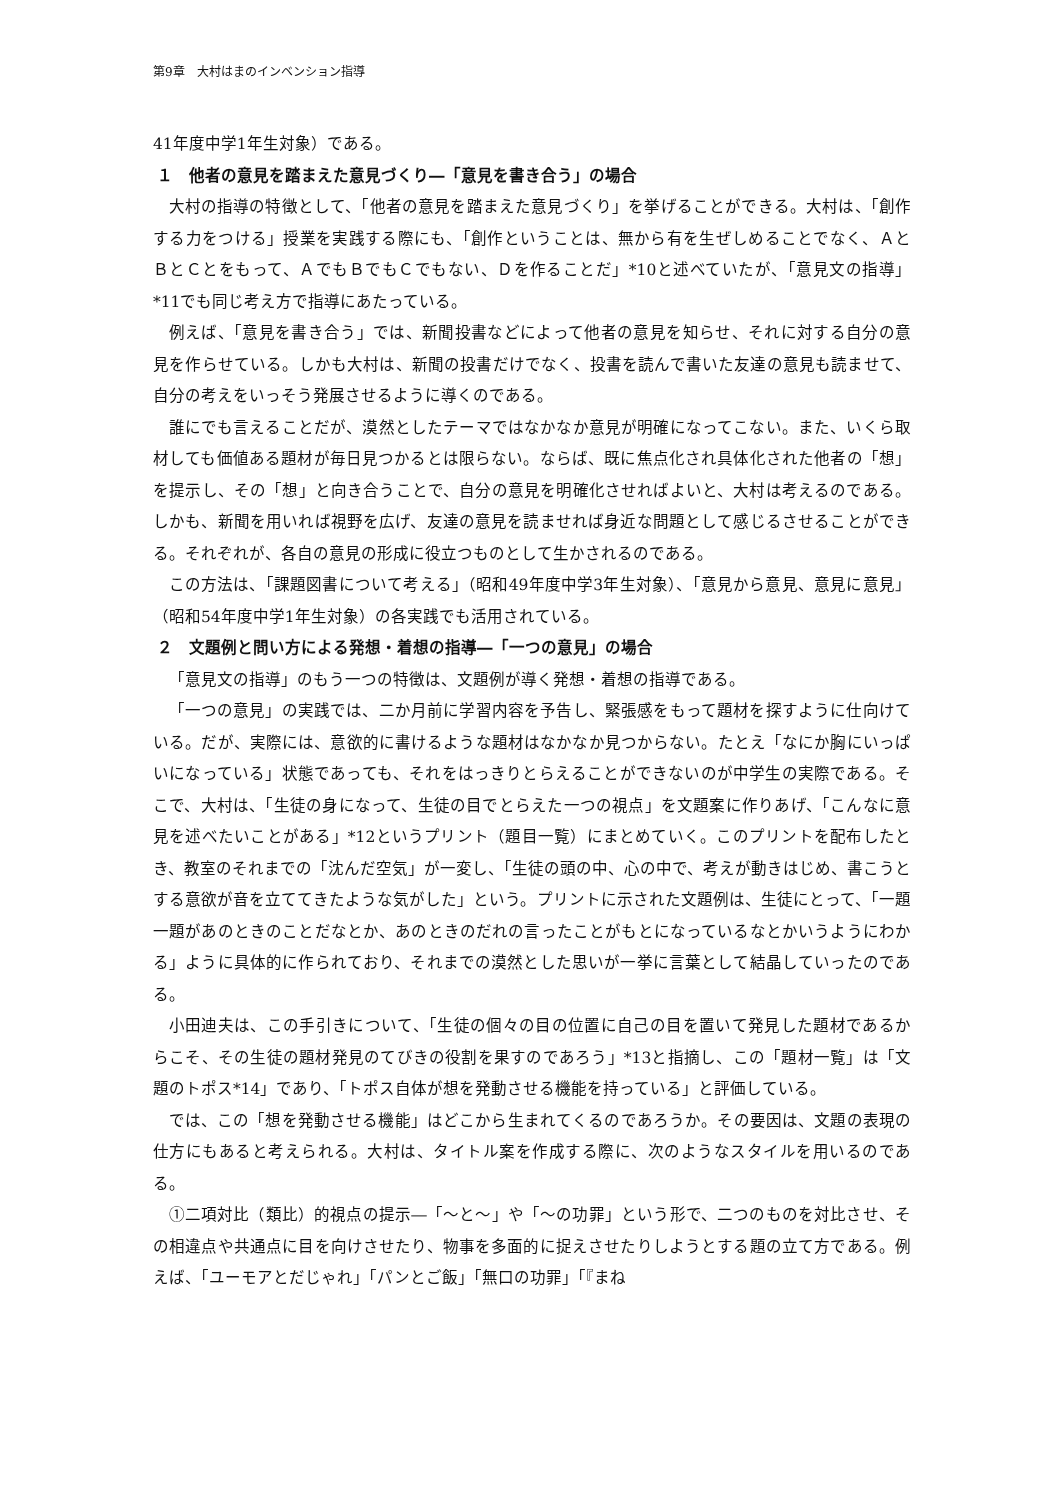第9章　大村はまのインベンション指導
41年度中学1年生対象）である。
１　他者の意見を踏まえた意見づくり―「意見を書き合う」の場合
大村の指導の特徴として、「他者の意見を踏まえた意見づくり」を挙げることができる。大村は、「創作する力をつける」授業を実践する際にも、「創作ということは、無から有を生ぜしめることでなく、ＡとＢとＣとをもって、ＡでもＢでもＣでもない、Ｄを作ることだ」*10と述べていたが、「意見文の指導」*11でも同じ考え方で指導にあたっている。
例えば、「意見を書き合う」では、新聞投書などによって他者の意見を知らせ、それに対する自分の意見を作らせている。しかも大村は、新聞の投書だけでなく、投書を読んで書いた友達の意見も読ませて、自分の考えをいっそう発展させるように導くのである。
誰にでも言えることだが、漠然としたテーマではなかなか意見が明確になってこない。また、いくら取材しても価値ある題材が毎日見つかるとは限らない。ならば、既に焦点化され具体化された他者の「想」を提示し、その「想」と向き合うことで、自分の意見を明確化させればよいと、大村は考えるのである。しかも、新聞を用いれば視野を広げ、友達の意見を読ませれば身近な問題として感じるさせることができる。それぞれが、各自の意見の形成に役立つものとして生かされるのである。
この方法は、「課題図書について考える」（昭和49年度中学3年生対象）、「意見から意見、意見に意見」（昭和54年度中学1年生対象）の各実践でも活用されている。
２　文題例と問い方による発想・着想の指導―「一つの意見」の場合
「意見文の指導」のもう一つの特徴は、文題例が導く発想・着想の指導である。
「一つの意見」の実践では、二か月前に学習内容を予告し、緊張感をもって題材を探すように仕向けている。だが、実際には、意欲的に書けるような題材はなかなか見つからない。たとえ「なにか胸にいっぱいになっている」状態であっても、それをはっきりとらえることができないのが中学生の実際である。そこで、大村は、「生徒の身になって、生徒の目でとらえた一つの視点」を文題案に作りあげ、「こんなに意見を述べたいことがある」*12というプリント（題目一覧）にまとめていく。このプリントを配布したとき、教室のそれまでの「沈んだ空気」が一変し、「生徒の頭の中、心の中で、考えが動きはじめ、書こうとする意欲が音を立ててきたような気がした」という。プリントに示された文題例は、生徒にとって、「一題一題があのときのことだなとか、あのときのだれの言ったことがもとになっているなとかいうようにわかる」ように具体的に作られており、それまでの漠然とした思いが一挙に言葉として結晶していったのである。
小田迪夫は、この手引きについて、「生徒の個々の目の位置に自己の目を置いて発見した題材であるからこそ、その生徒の題材発見のてびきの役割を果すのであろう」*13と指摘し、この「題材一覧」は「文題のトポス*14」であり、「トポス自体が想を発動させる機能を持っている」と評価している。
では、この「想を発動させる機能」はどこから生まれてくるのであろうか。その要因は、文題の表現の仕方にもあると考えられる。大村は、タイトル案を作成する際に、次のようなスタイルを用いるのである。
①二項対比（類比）的視点の提示―「〜と〜」や「〜の功罪」という形で、二つのものを対比させ、その相違点や共通点に目を向けさせたり、物事を多面的に捉えさせたりしようとする題の立て方である。例えば、「ユーモアとだじゃれ」「パンとご飯」「無口の功罪」「『まね